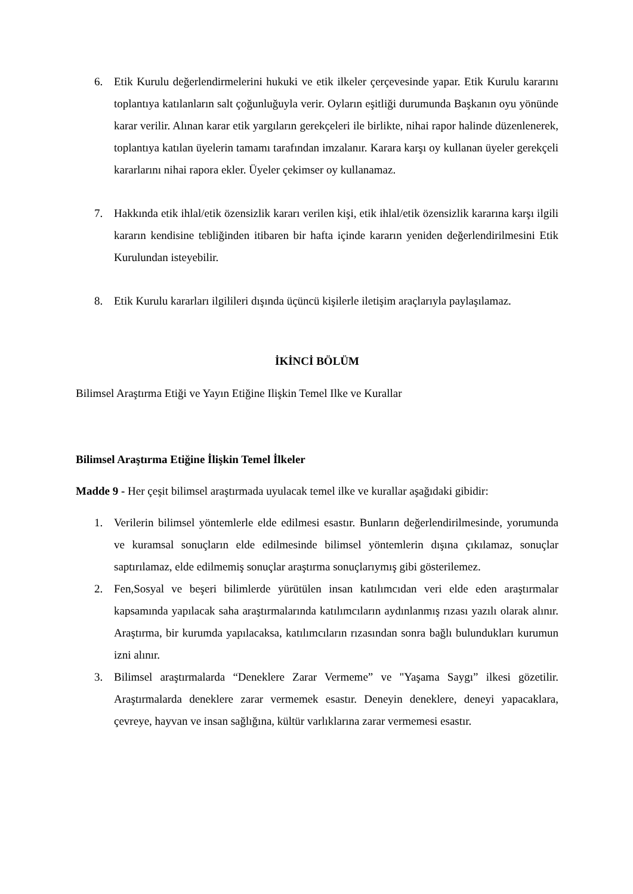6. Etik Kurulu değerlendirmelerini hukuki ve etik ilkeler çerçevesinde yapar. Etik Kurulu kararını toplantıya katılanların salt çoğunluğuyla verir. Oyların eşitliği durumunda Başkanın oyu yönünde karar verilir. Alınan karar etik yargıların gerekçeleri ile birlikte, nihai rapor halinde düzenlenerek, toplantıya katılan üyelerin tamamı tarafından imzalanır. Karara karşı oy kullanan üyeler gerekçeli kararlarını nihai rapora ekler. Üyeler çekimser oy kullanamaz.
7. Hakkında etik ihlal/etik özensizlik kararı verilen kişi, etik ihlal/etik özensizlik kararına karşı ilgili kararın kendisine tebliğinden itibaren bir hafta içinde kararın yeniden değerlendirilmesini Etik Kurulundan isteyebilir.
8. Etik Kurulu kararları ilgilileri dışında üçüncü kişilerle iletişim araçlarıyla paylaşılamaz.
İKİNCİ BÖLÜM
Bilimsel Araştırma Etiği ve Yayın Etiğine Ilişkin Temel Ilke ve Kurallar
Bilimsel Araştırma Etiğine İlişkin Temel İlkeler
Madde 9 - Her çeşit bilimsel araştırmada uyulacak temel ilke ve kurallar aşağıdaki gibidir:
1. Verilerin bilimsel yöntemlerle elde edilmesi esastır. Bunların değerlendirilmesinde, yorumunda ve kuramsal sonuçların elde edilmesinde bilimsel yöntemlerin dışına çıkılamaz, sonuçlar saptırılamaz, elde edilmemiş sonuçlar araştırma sonuçlarıymış gibi gösterilemez.
2. Fen,Sosyal ve beşeri bilimlerde yürütülen insan katılımcıdan veri elde eden araştırmalar kapsamında yapılacak saha araştırmalarında katılımcıların aydınlanmış rızası yazılı olarak alınır. Araştırma, bir kurumda yapılacaksa, katılımcıların rızasından sonra bağlı bulundukları kurumun izni alınır.
3. Bilimsel araştırmalarda “Deneklere Zarar Vermeme” ve "Yaşama Saygı” ilkesi gözetilir. Araştırmalarda deneklere zarar vermemek esastır. Deneyin deneklere, deneyi yapacaklara, çevreye, hayvan ve insan sağlığına, kültür varlıklarına zarar vermemesi esastır.